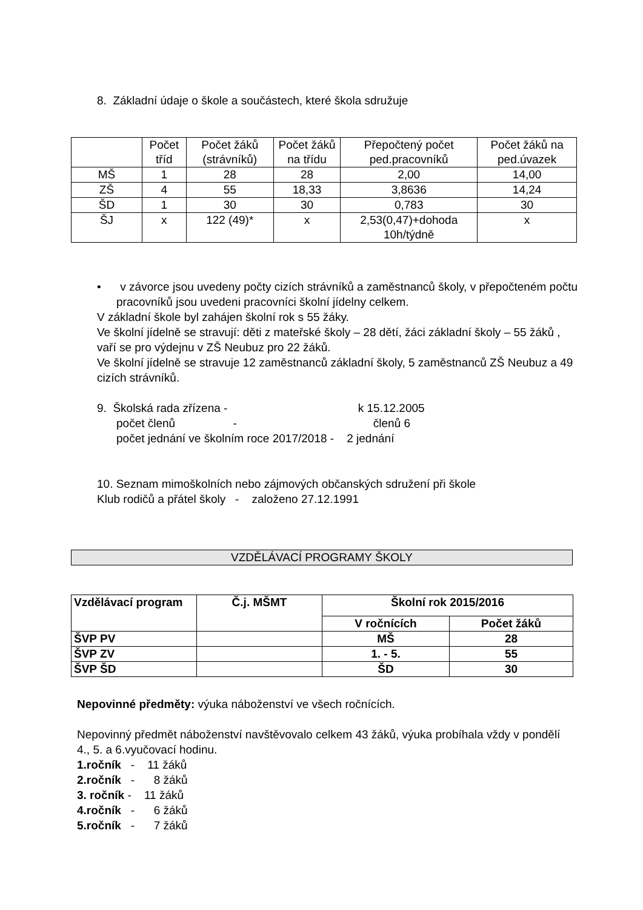8. Základní údaje o škole a součástech, které škola sdružuje
| | Počet tříd | Počet žáků (strávníků) | Počet žáků na třídu | Přepočtený počet ped.pracovníků | Počet žáků na ped.úvazek |
| --- | --- | --- | --- | --- | --- |
| MŠ | 1 | 28 | 28 | 2,00 | 14,00 |
| ZŠ | 4 | 55 | 18,33 | 3,8636 | 14,24 |
| ŠD | 1 | 30 | 30 | 0,783 | 30 |
| ŠJ | x | 122 (49)* | x | 2,53(0,47)+dohoda 10h/týdně | x |
• v závorce jsou uvedeny počty cizích strávníků a zaměstnanců školy, v přepočteném počtu pracovníků jsou uvedeni pracovníci školní jídelny celkem.
V základní škole byl zahájen školní rok s 55 žáky.
Ve školní jídelně se stravují: děti z mateřské školy – 28 dětí, žáci základní školy – 55 žáků , vaří se pro výdejnu v ZŠ Neubuz pro 22 žáků.
Ve školní jídelně se stravuje 12 zaměstnanců základní školy, 5 zaměstnanců ZŠ Neubuz a 49 cizích strávníků.
9. Školská rada zřízena - k 15.12.2005
počet členů - členů 6
počet jednání ve školním roce 2017/2018 - 2 jednání
10. Seznam mimoškolních nebo zájmových občanských sdružení při škole
Klub rodičů a přátel školy - založeno 27.12.1991
VZDĚLÁVACÍ PROGRAMY ŠKOLY
| Vzdělávací program | Č.j. MŠMT | Školní rok 2015/2016 | |
| --- | --- | --- | --- |
| | | V ročnících | Počet žáků |
| ŠVP PV | | MŠ | 28 |
| ŠVP ZV | | 1. - 5. | 55 |
| ŠVP ŠD | | ŠD | 30 |
Nepovinné předměty: výuka náboženství ve všech ročnících.
Nepovinný předmět náboženství navštěvovalo celkem 43 žáků, výuka probíhala vždy v pondělí 4., 5. a 6.vyučovací hodinu.
1.ročník - 11 žáků
2.ročník - 8 žáků
3. ročník - 11 žáků
4.ročník - 6 žáků
5.ročník - 7 žáků